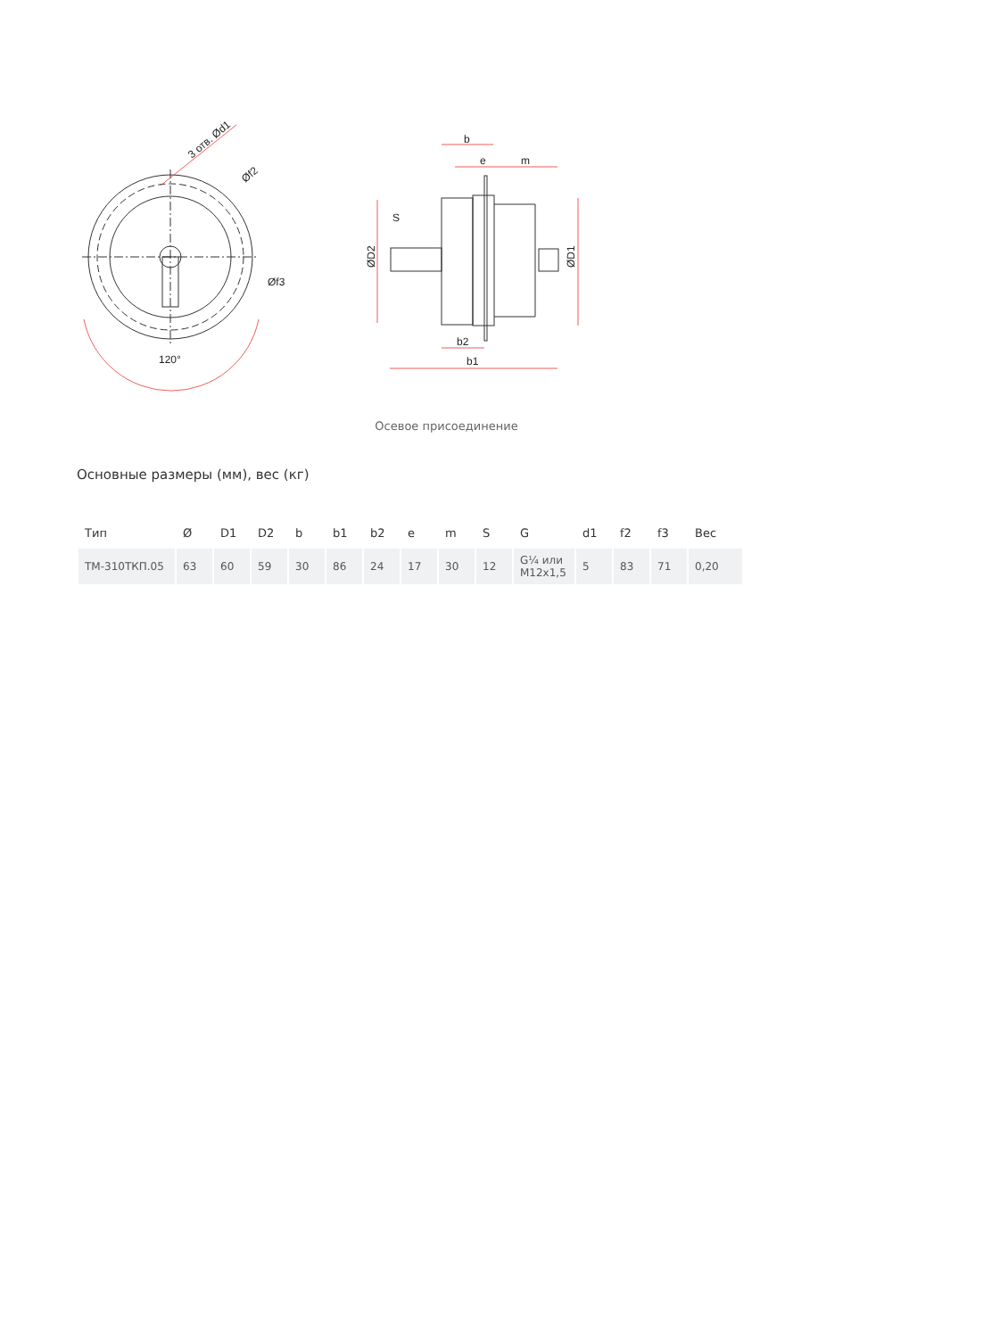b
e
m
S
b2
b1
120°
Øf3
ØD2
ØD1
3 отв. Ød1
Øf2
Осевое присоединение
Основные размеры (мм), вес (кг)
| Тип | Ø | D1 | D2 | b | b1 | b2 | e | m | S | G | d1 | f2 | f3 | Вес |
| --- | --- | --- | --- | --- | --- | --- | --- | --- | --- | --- | --- | --- | --- | --- |
| ТМ-310ТКП.05 | 63 | 60 | 59 | 30 | 86 | 24 | 17 | 30 | 12 | G¼ или M12x1,5 | 5 | 83 | 71 | 0,20 |